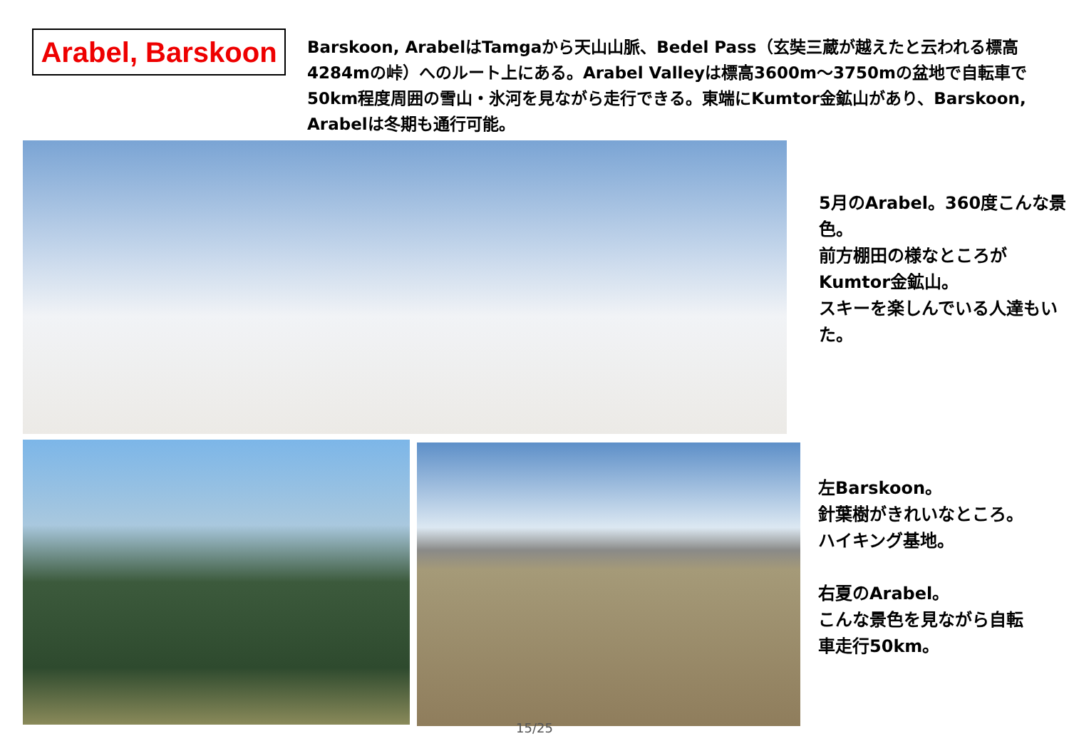Arabel, Barskoon
Barskoon, ArabelはTamgaから天山山脈、Bedel Pass（玄奘三蔵が越えたと云われる標高4284mの峠）へのルート上にある。Arabel Valleyは標高3600m～3750mの盆地で自転車で50km程度周囲の雪山・氷河を見ながら走行できる。東端にKumtor金鉱山があり、Barskoon, Arabelは冬期も通行可能。
5月のArabel。360度こんな景色。
前方棚田の様なところがKumtor金鉱山。
スキーを楽しんでいる人達もいた。
左Barskoon。
針葉樹がきれいなところ。
ハイキング基地。
右夏のArabel。
こんな景色を見ながら自転車走行50km。
15/25